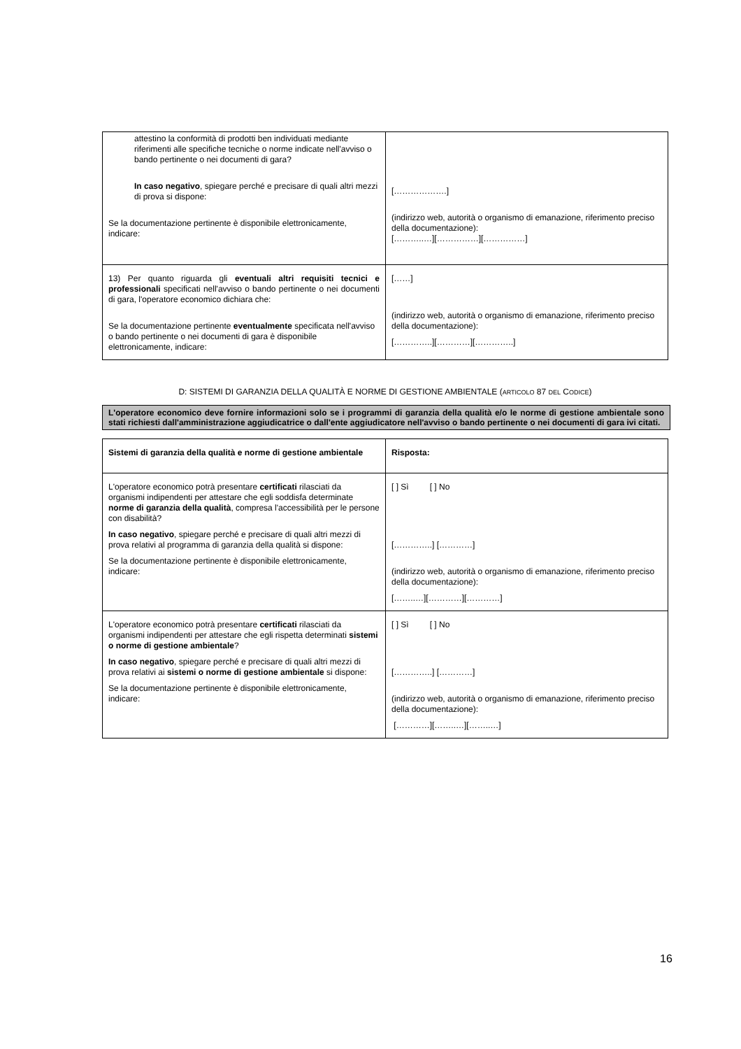| attestino la conformità di prodotti ben individuati mediante riferimenti alle specifiche tecniche o norme indicate nell'avviso o bando pertinente o nei documenti di gara? In caso negativo , spiegare perché e precisare di quali altri mezzi di prova si dispone: Se la documentazione pertinente è disponibile elettronicamente, indicare: | [……………….] (indirizzo web, autorità o organismo di emanazione, riferimento preciso della documentazione): [………..…][……………][……………] |
| 13) Per quanto riguarda gli eventuali altri requisiti tecnici e professionali specificati nell'avviso o bando pertinente o nei documenti di gara, l'operatore economico dichiara che: Se la documentazione pertinente eventualmente specificata nell'avviso o bando pertinente o nei documenti di gara è disponibile elettronicamente, indicare: | [……] (indirizzo web, autorità o organismo di emanazione, riferimento preciso della documentazione): […………..][…………][…………..] |
D: SISTEMI DI GARANZIA DELLA QUALITÀ E NORME DI GESTIONE AMBIENTALE (ARTICOLO 87 DEL CODICE)
L'operatore economico deve fornire informazioni solo se i programmi di garanzia della qualità e/o le norme di gestione ambientale sono stati richiesti dall'amministrazione aggiudicatrice o dall'ente aggiudicatore nell'avviso o bando pertinente o nei documenti di gara ivi citati.
| Sistemi di garanzia della qualità e norme di gestione ambientale | Risposta: |
| L'operatore economico potrà presentare certificati rilasciati da organismi indipendenti per attestare che egli soddisfa determinate norme di garanzia della qualità , compresa l'accessibilità per le persone con disabilità? In caso negativo , spiegare perché e precisare di quali altri mezzi di prova relativi al programma di garanzia della qualità si dispone: Se la documentazione pertinente è disponibile elettronicamente, indicare: | [ ] Sì [ ] No […………..] […………] (indirizzo web, autorità o organismo di emanazione, riferimento preciso della documentazione): [……..…][…………][…………] |
| L'operatore economico potrà presentare certificati rilasciati da organismi indipendenti per attestare che egli rispetta determinati sistemi o norme di gestione ambientale ? In caso negativo , spiegare perché e precisare di quali altri mezzi di prova relativi ai sistemi o norme di gestione ambientale si dispone: Se la documentazione pertinente è disponibile elettronicamente, indicare: | [ ] Sì [ ] No […………..] […………] (indirizzo web, autorità o organismo di emanazione, riferimento preciso della documentazione): […………][……..…][……..…] |
16